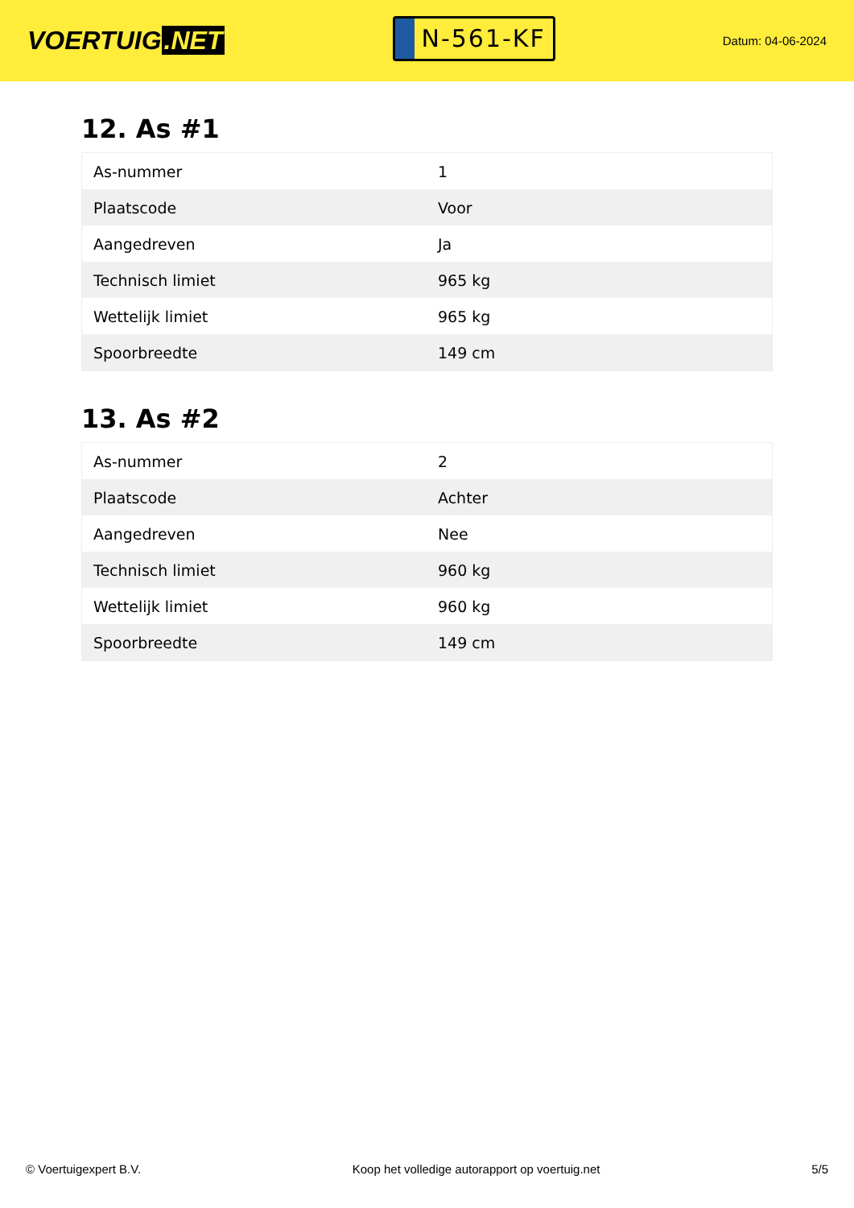VOERTUIG.NET
N-561-KF
Datum: 04-06-2024
12. As #1
| As-nummer | 1 |
| Plaatscode | Voor |
| Aangedreven | Ja |
| Technisch limiet | 965 kg |
| Wettelijk limiet | 965 kg |
| Spoorbreedte | 149 cm |
13. As #2
| As-nummer | 2 |
| Plaatscode | Achter |
| Aangedreven | Nee |
| Technisch limiet | 960 kg |
| Wettelijk limiet | 960 kg |
| Spoorbreedte | 149 cm |
© Voertuigexpert B.V. Koop het volledige autorapport op voertuig.net 5/5